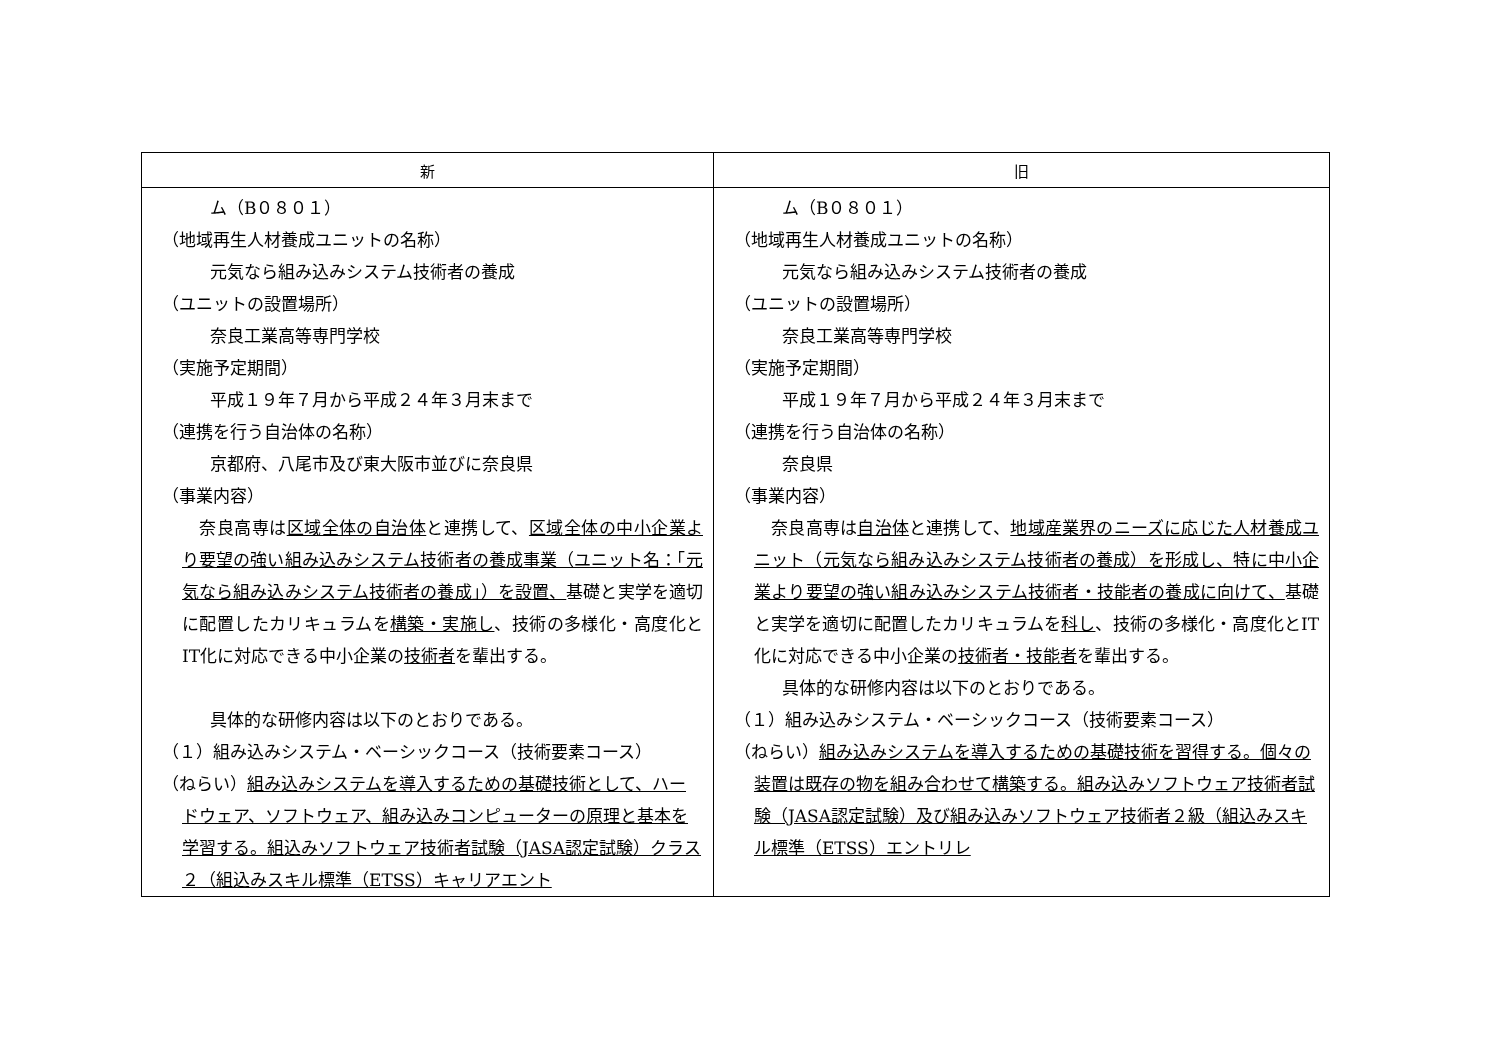| 新 | 旧 |
| --- | --- |
| ム（B０８０１） （地域再生人材養成ユニットの名称） 元気なら組み込みシステム技術者の養成 （ユニットの設置場所） 奈良工業高等専門学校 （実施予定期間） 平成１９年７月から平成２４年３月末まで （連携を行う自治体の名称） 京都府、八尾市及び東大阪市並びに奈良県 （事業内容） 奈良高専は 区域全体の自治体 と連携して、 区域全体の中小企業より要望の強い組み込みシステム技術者の養成事業（ユニット名：「元気なら組み込みシステム技術者の養成」）を設置、 基礎と実学を適切に配置したカリキュラムを 構築・実施し 、技術の多様化・高度化とIT化に対応できる中小企業の 技術者 を輩出する。 具体的な研修内容は以下のとおりである。 （１）組み込みシステム・ベーシックコース（技術要素コース） （ねらい） 組み込みシステムを導入するための基礎技術として、ハードウェア、ソフトウェア、組み込みコンピューターの原理と基本を学習する。組込みソフトウェア技術者試験（JASA認定試験）クラス２（組込みスキル標準（ETSS）キャリアエント | ム（B０８０１） （地域再生人材養成ユニットの名称） 元気なら組み込みシステム技術者の養成 （ユニットの設置場所） 奈良工業高等専門学校 （実施予定期間） 平成１９年７月から平成２４年３月末まで （連携を行う自治体の名称） 奈良県 （事業内容） 奈良高専は 自治体 と連携して、 地域産業界のニーズに応じた人材養成ユニット（元気なら組み込みシステム技術者の養成）を形成し、特に中小企業より要望の強い組み込みシステム技術者・技能者の養成に向けて、 基礎と実学を適切に配置したカリキュラムを 科し 、技術の多様化・高度化とIT化に対応できる中小企業の 技術者・技能者 を輩出する。 具体的な研修内容は以下のとおりである。 （１）組み込みシステム・ベーシックコース（技術要素コース） （ねらい） 組み込みシステムを導入するための基礎技術を習得する。個々の装置は既存の物を組み合わせて構築する。組み込みソフトウェア技術者試験（JASA認定試験）及び組み込みソフトウェア技術者２級（組込みスキル標準（ETSS）エントリレ |